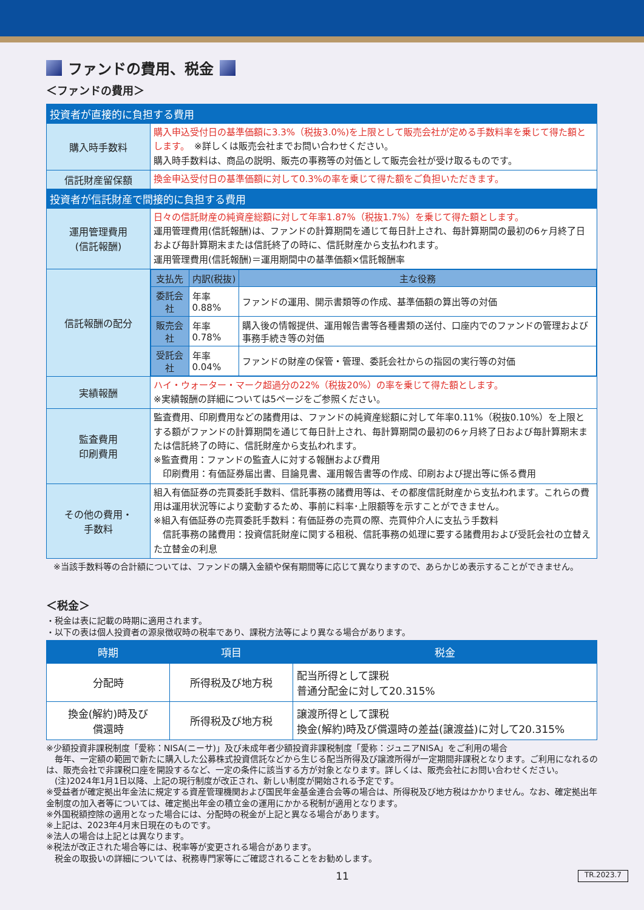ファンドの費用、税金
＜ファンドの費用＞
| 投資者が直接的に負担する費用 | |
| --- | --- |
| 購入時手数料 | 購入申込受付日の基準価額に3.3%（税抜3.0%)を上限として販売会社が定める手数料率を乗じて得た額とします。 ※詳しくは販売会社までお問い合わせください。 購入時手数料は、商品の説明、販売の事務等の対価として販売会社が受け取るものです。 |
| 信託財産留保額 | 換金申込受付日の基準価額に対して0.3%の率を乗じて得た額をご負担いただきます。 |
| 投資者が信託財産で間接的に負担する費用 | |
| 運用管理費用 (信託報酬) | 日々の信託財産の純資産総額に対して年率1.87%（税抜1.7%）を乗じて得た額とします。 運用管理費用(信託報酬)は、ファンドの計算期間を通じて毎日計上され、毎計算期間の最初の6ヶ月終了日および毎計算期末または信託終了の時に、信託財産から支払われます。 運用管理費用(信託報酬)＝運用期間中の基準価額×信託報酬率 |
| 信託報酬の配分 | / 支払先 / 内訳(税抜) / 主な役務 / / --- / --- / --- / / 委託会社 / 年率0.88% / ファンドの運用、開示書類等の作成、基準価額の算出等の対価 / / 販売会社 / 年率0.78% / 購入後の情報提供、運用報告書等各種書類の送付、口座内でのファンドの管理および事務手続き等の対価 / / 受託会社 / 年率0.04% / ファンドの財産の保管・管理、委託会社からの指図の実行等の対価 / |
| 実績報酬 | ハイ・ウォーター・マーク超過分の22%（税抜20%）の率を乗じて得た額とします。 ※実績報酬の詳細については5ページをご参照ください。 |
| 監査費用 印刷費用 | 監査費用、印刷費用などの諸費用は、ファンドの純資産総額に対して年率0.11%（税抜0.10%）を上限とする額がファンドの計算期間を通じて毎日計上され、毎計算期間の最初の6ヶ月終了日および毎計算期末または信託終了の時に、信託財産から支払われます。 ※監査費用：ファンドの監査人に対する報酬および費用 印刷費用：有価証券届出書、目論見書、運用報告書等の作成、印刷および提出等に係る費用 |
| その他の費用・ 手数料 | 組入有価証券の売買委託手数料、信託事務の諸費用等は、その都度信託財産から支払われます。これらの費用は運用状況等により変動するため、事前に料率･上限額等を示すことができません。 ※組入有価証券の売買委託手数料：有価証券の売買の際、売買仲介人に支払う手数料 信託事務の諸費用：投資信託財産に関する租税、信託事務の処理に要する諸費用および受託会社の立替えた立替金の利息 |
※当該手数料等の合計額については、ファンドの購入金額や保有期間等に応じて異なりますので、あらかじめ表示することができません。
＜税金＞
・税金は表に記載の時期に適用されます。
・以下の表は個人投資者の源泉徴収時の税率であり、課税方法等により異なる場合があります。
| 時期 | 項目 | 税金 |
| --- | --- | --- |
| 分配時 | 所得税及び地方税 | 配当所得として課税 普通分配金に対して20.315% |
| 換金(解約)時及び 償還時 | 所得税及び地方税 | 譲渡所得として課税 換金(解約)時及び償還時の差益(譲渡益)に対して20.315% |
※少額投資非課税制度「愛称：NISA(ニーサ)」及び未成年者少額投資非課税制度「愛称：ジュニアNISA」をご利用の場合
　毎年、一定額の範囲で新たに購入した公募株式投資信託などから生じる配当所得及び譲渡所得が一定期間非課税となります。ご利用になれるのは、販売会社で非課税口座を開設するなど、一定の条件に該当する方が対象となります。詳しくは、販売会社にお問い合わせください。
　(注)2024年1月1日以降、上記の現行制度が改正され、新しい制度が開始される予定です。
※受益者が確定拠出年金法に規定する資産管理機関および国民年金基金連合会等の場合は、所得税及び地方税はかかりません。なお、確定拠出年金制度の加入者等については、確定拠出年金の積立金の運用にかかる税制が適用となります。
※外国税額控除の適用となった場合には、分配時の税金が上記と異なる場合があります。
※上記は、2023年4月末日現在のものです。
※法人の場合は上記とは異なります。
※税法が改正された場合等には、税率等が変更される場合があります。
　税金の取扱いの詳細については、税務専門家等にご確認されることをお勧めします。
11 TR.2023.7